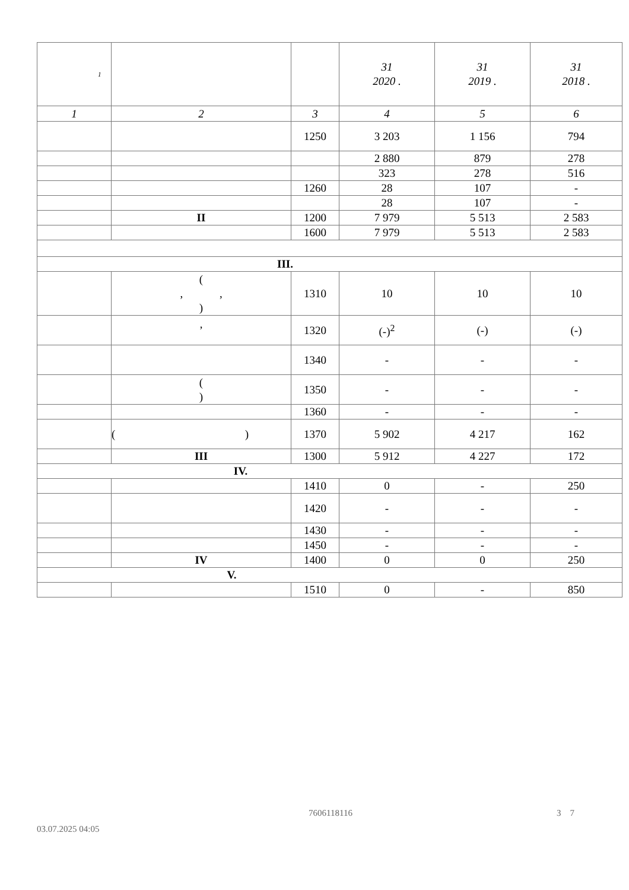| 1 | | | 31 2020 . | 31 2019 . | 31 2018 . |
| --- | --- | --- | --- | --- | --- |
| 1 | 2 | 3 | 4 | 5 | 6 |
| | | 1250 | 3 203 | 1 156 | 794 |
| | | | 2 880 | 879 | 278 |
| | | | 323 | 278 | 516 |
| | | 1260 | 28 | 107 | - |
| | | | 28 | 107 | - |
| | II | 1200 | 7 979 | 5 513 | 2 583 |
| | | 1600 | 7 979 | 5 513 | 2 583 |
| III. | | | | | |
| | ( , , ) | 1310 | 10 | 10 | 10 |
| | ’ | 1320 | (-)<sup>2</sup> | (-) | (-) |
| | | 1340 | - | - | - |
| | ( ) | 1350 | - | - | - |
| | | 1360 | - | - | - |
| | ( ) | 1370 | 5 902 | 4 217 | 162 |
| | III | 1300 | 5 912 | 4 227 | 172 |
| IV. | | | | | |
| | | 1410 | 0 | - | 250 |
| | | 1420 | - | - | - |
| | | 1430 | - | - | - |
| | | 1450 | - | - | - |
| | IV | 1400 | 0 | 0 | 250 |
| V. | | | | | |
| | | 1510 | 0 | - | 850 |
7606118116 3 7
03.07.2025 04:05